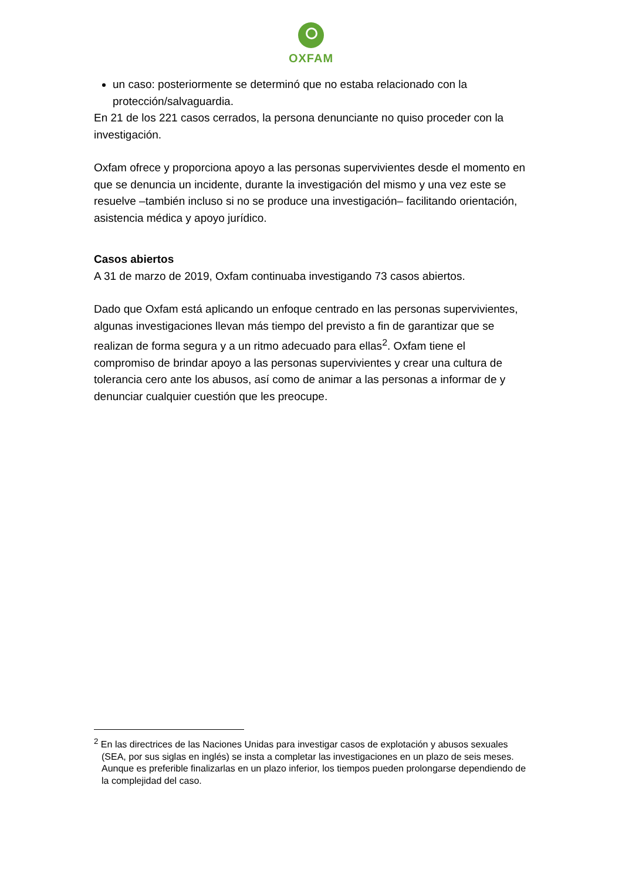OXFAM
un caso: posteriormente se determinó que no estaba relacionado con la protección/salvaguardia.
En 21 de los 221 casos cerrados, la persona denunciante no quiso proceder con la investigación.
Oxfam ofrece y proporciona apoyo a las personas supervivientes desde el momento en que se denuncia un incidente, durante la investigación del mismo y una vez este se resuelve –también incluso si no se produce una investigación– facilitando orientación, asistencia médica y apoyo jurídico.
Casos abiertos
A 31 de marzo de 2019, Oxfam continuaba investigando 73 casos abiertos.
Dado que Oxfam está aplicando un enfoque centrado en las personas supervivientes, algunas investigaciones llevan más tiempo del previsto a fin de garantizar que se realizan de forma segura y a un ritmo adecuado para ellas<sup>2</sup>. Oxfam tiene el compromiso de brindar apoyo a las personas supervivientes y crear una cultura de tolerancia cero ante los abusos, así como de animar a las personas a informar de y denunciar cualquier cuestión que les preocupe.
<sup>2</sup> En las directrices de las Naciones Unidas para investigar casos de explotación y abusos sexuales (SEA, por sus siglas en inglés) se insta a completar las investigaciones en un plazo de seis meses. Aunque es preferible finalizarlas en un plazo inferior, los tiempos pueden prolongarse dependiendo de la complejidad del caso.